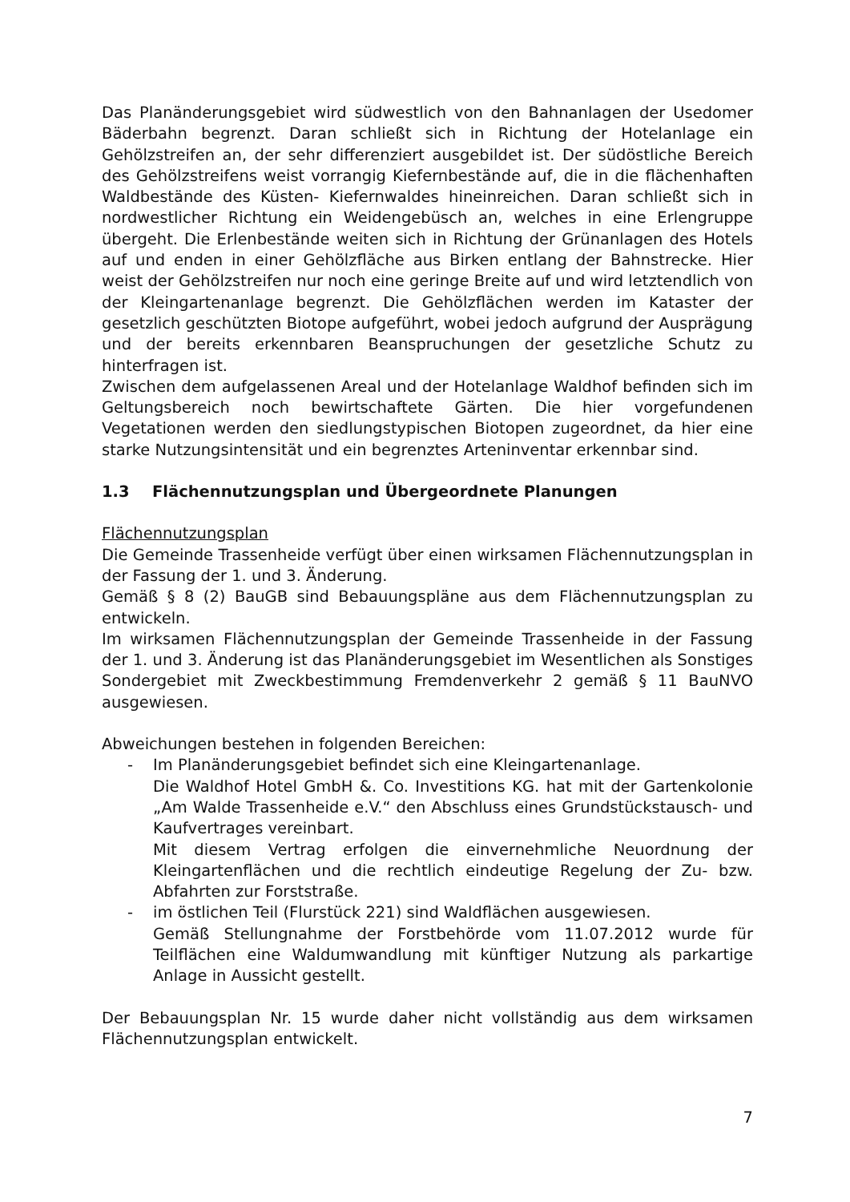Das Planänderungsgebiet wird südwestlich von den Bahnanlagen der Usedomer Bäderbahn begrenzt. Daran schließt sich in Richtung der Hotelanlage ein Gehölzstreifen an, der sehr differenziert ausgebildet ist. Der südöstliche Bereich des Gehölzstreifens weist vorrangig Kiefernbestände auf, die in die flächenhaften Waldbestände des Küsten- Kiefernwaldes hineinreichen. Daran schließt sich in nordwestlicher Richtung ein Weidengebüsch an, welches in eine Erlengruppe übergeht. Die Erlenbestände weiten sich in Richtung der Grünanlagen des Hotels auf und enden in einer Gehölzfläche aus Birken entlang der Bahnstrecke. Hier weist der Gehölzstreifen nur noch eine geringe Breite auf und wird letztendlich von der Kleingartenanlage begrenzt. Die Gehölzflächen werden im Kataster der gesetzlich geschützten Biotope aufgeführt, wobei jedoch aufgrund der Ausprägung und der bereits erkennbaren Beanspruchungen der gesetzliche Schutz zu hinterfragen ist.
Zwischen dem aufgelassenen Areal und der Hotelanlage Waldhof befinden sich im Geltungsbereich noch bewirtschaftete Gärten. Die hier vorgefundenen Vegetationen werden den siedlungstypischen Biotopen zugeordnet, da hier eine starke Nutzungsintensität und ein begrenztes Arteninventar erkennbar sind.
1.3 Flächennutzungsplan und Übergeordnete Planungen
Flächennutzungsplan
Die Gemeinde Trassenheide verfügt über einen wirksamen Flächennutzungsplan in der Fassung der 1. und 3. Änderung.
Gemäß § 8 (2) BauGB sind Bebauungspläne aus dem Flächennutzungsplan zu entwickeln.
Im wirksamen Flächennutzungsplan der Gemeinde Trassenheide in der Fassung der 1. und 3. Änderung ist das Planänderungsgebiet im Wesentlichen als Sonstiges Sondergebiet mit Zweckbestimmung Fremdenverkehr 2 gemäß § 11 BauNVO ausgewiesen.
Abweichungen bestehen in folgenden Bereichen:
- Im Planänderungsgebiet befindet sich eine Kleingartenanlage.
Die Waldhof Hotel GmbH &. Co. Investitions KG. hat mit der Gartenkolonie „Am Walde Trassenheide e.V.“ den Abschluss eines Grundstückstausch- und Kaufvertrages vereinbart.
Mit diesem Vertrag erfolgen die einvernehmliche Neuordnung der Kleingartenflächen und die rechtlich eindeutige Regelung der Zu- bzw. Abfahrten zur Forststraße.
- im östlichen Teil (Flurstück 221) sind Waldflächen ausgewiesen.
Gemäß Stellungnahme der Forstbehörde vom 11.07.2012 wurde für Teilflächen eine Waldumwandlung mit künftiger Nutzung als parkartige Anlage in Aussicht gestellt.
Der Bebauungsplan Nr. 15 wurde daher nicht vollständig aus dem wirksamen Flächennutzungsplan entwickelt.
7